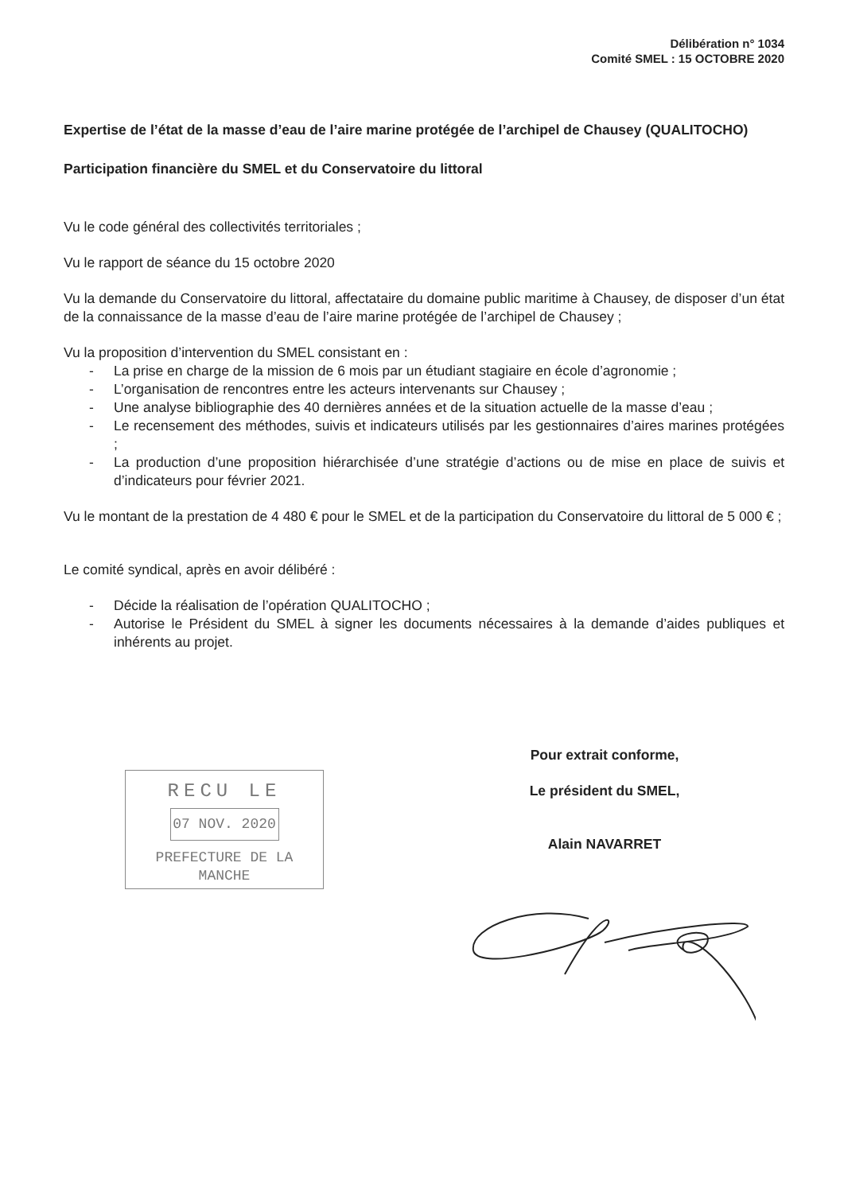Délibération n° 1034
Comité SMEL : 15 OCTOBRE 2020
Expertise de l’état de la masse d’eau de l’aire marine protégée de l’archipel de Chausey (QUALITOCHO)
Participation financière du SMEL et du Conservatoire du littoral
Vu le code général des collectivités territoriales ;
Vu le rapport de séance du 15 octobre 2020
Vu la demande du Conservatoire du littoral, affectataire du domaine public maritime à Chausey, de disposer d’un état de la connaissance de la masse d’eau de l’aire marine protégée de l’archipel de Chausey ;
Vu la proposition d’intervention du SMEL consistant en :
- La prise en charge de la mission de 6 mois par un étudiant stagiaire en école d’agronomie ;
- L’organisation de rencontres entre les acteurs intervenants sur Chausey ;
- Une analyse bibliographie des 40 dernières années et de la situation actuelle de la masse d’eau ;
- Le recensement des méthodes, suivis et indicateurs utilisés par les gestionnaires d’aires marines protégées ;
- La production d’une proposition hiérarchisée d’une stratégie d’actions ou de mise en place de suivis et d’indicateurs pour février 2021.
Vu le montant de la prestation de 4 480 € pour le SMEL et de la participation du Conservatoire du littoral de 5 000 € ;
Le comité syndical, après en avoir délibéré :
- Décide la réalisation de l’opération QUALITOCHO ;
- Autorise le Président du SMEL à signer les documents nécessaires à la demande d’aides publiques et inhérents au projet.
RECU LE
07 NOV. 2020
PREFECTURE DE LA MANCHE
Pour extrait conforme,
Le président du SMEL,
Alain NAVARRET